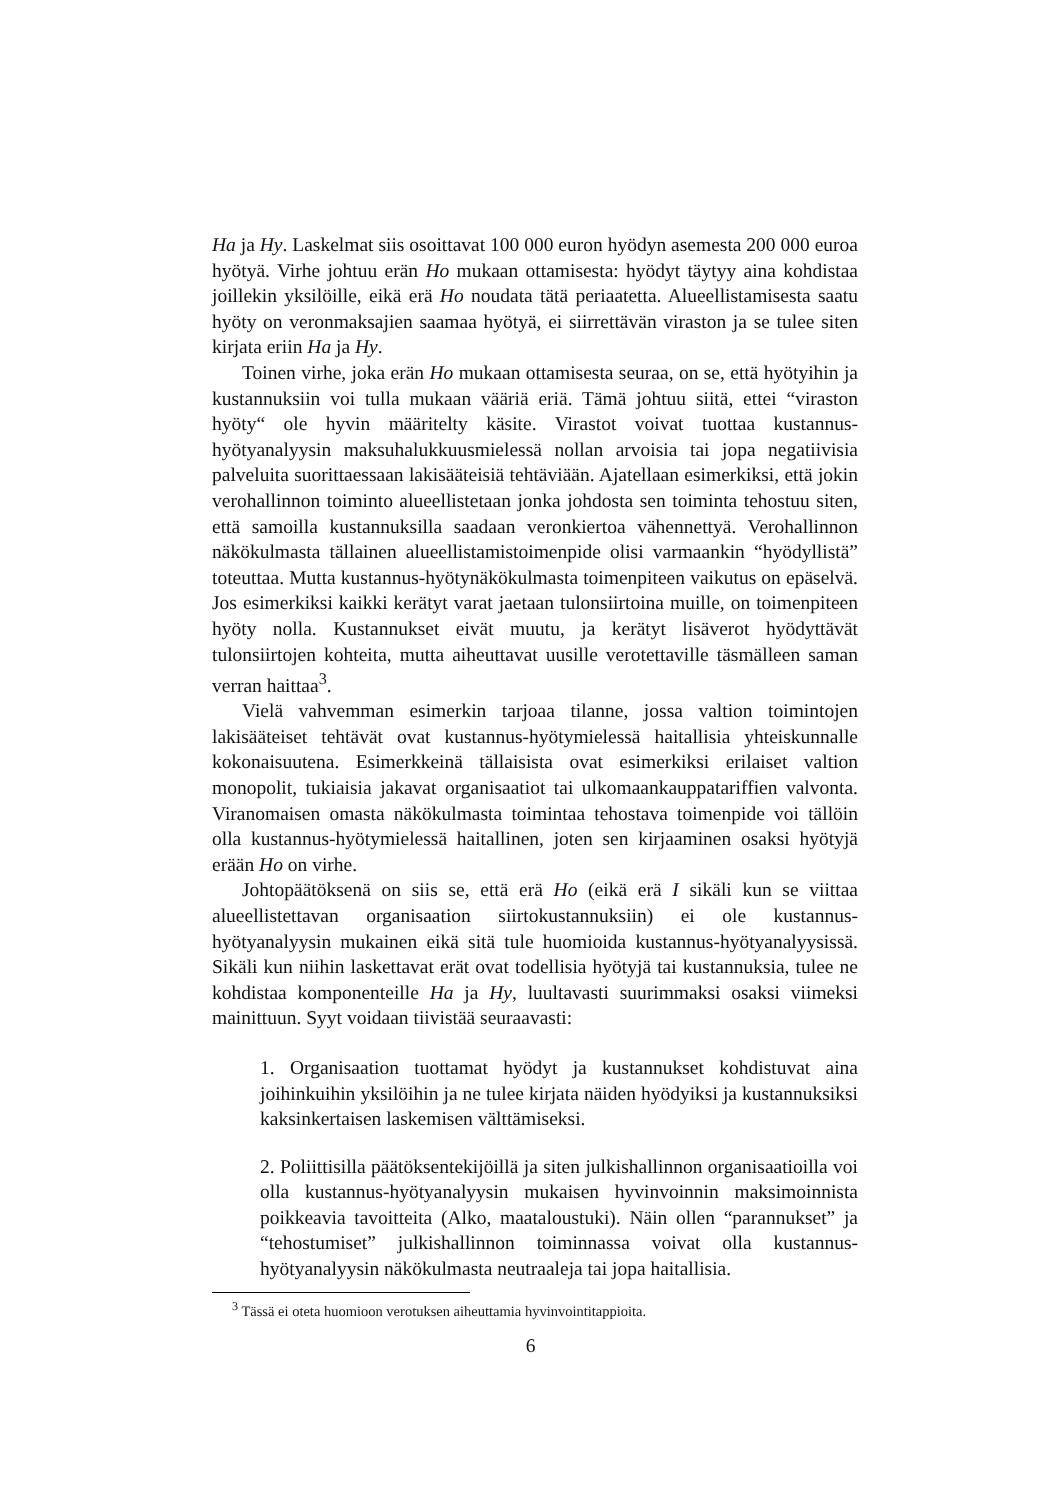Ha ja Hy. Laskelmat siis osoittavat 100 000 euron hyödyn asemesta 200 000 euroa hyötyä. Virhe johtuu erän Ho mukaan ottamisesta: hyödyt täytyy aina kohdistaa joillekin yksilöille, eikä erä Ho noudata tätä periaatetta. Alueellistamisesta saatu hyöty on veronmaksajien saamaa hyötyä, ei siirrettävän viraston ja se tulee siten kirjata eriin Ha ja Hy.
Toinen virhe, joka erän Ho mukaan ottamisesta seuraa, on se, että hyötyihin ja kustannuksiin voi tulla mukaan vääriä eriä. Tämä johtuu siitä, ettei “viraston hyöty“ ole hyvin määritelty käsite. Virastot voivat tuottaa kustannus-hyötyanalyysin maksuhalukkuusmielessä nollan arvoisia tai jopa negatiivisia palveluita suorittaessaan lakisääteisiä tehtäviään. Ajatellaan esimerkiksi, että jokin verohallinnon toiminto alueellistetaan jonka johdosta sen toiminta tehostuu siten, että samoilla kustannuksilla saadaan veronkiertoa vähennettyä. Verohallinnon näkökulmasta tällainen alueellistamistoimenpide olisi varmaankin “hyödyllistä” toteuttaa. Mutta kustannus-hyötynäkökulmasta toimenpiteen vaikutus on epäselvä. Jos esimerkiksi kaikki kerätyt varat jaetaan tulonsiirtoina muille, on toimenpiteen hyöty nolla. Kustannukset eivät muutu, ja kerätyt lisäverot hyödyttävät tulonsiirtojen kohteita, mutta aiheuttavat uusille verotettaville täsmälleen saman verran haittaa<sup>3</sup>.
Vielä vahvemman esimerkin tarjoaa tilanne, jossa valtion toimintojen lakisääteiset tehtävät ovat kustannus-hyötymielessä haitallisia yhteiskunnalle kokonaisuutena. Esimerkkeinä tällaisista ovat esimerkiksi erilaiset valtion monopolit, tukiaisia jakavat organisaatiot tai ulkomaankauppatariffien valvonta. Viranomaisen omasta näkökulmasta toimintaa tehostava toimenpide voi tällöin olla kustannus-hyötymielessä haitallinen, joten sen kirjaaminen osaksi hyötyjä erään Ho on virhe.
Johtopäätöksenä on siis se, että erä Ho (eikä erä I sikäli kun se viittaa alueellistettavan organisaation siirtokustannuksiin) ei ole kustannus-hyötyanalyysin mukainen eikä sitä tule huomioida kustannus-hyötyanalyysissä. Sikäli kun niihin laskettavat erät ovat todellisia hyötyjä tai kustannuksia, tulee ne kohdistaa komponenteille Ha ja Hy, luultavasti suurimmaksi osaksi viimeksi mainittuun. Syyt voidaan tiivistää seuraavasti:
1. Organisaation tuottamat hyödyt ja kustannukset kohdistuvat aina joihinkuihin yksilöihin ja ne tulee kirjata näiden hyödyiksi ja kustannuksiksi kaksinkertaisen laskemisen välttämiseksi.
2. Poliittisilla päätöksentekijöillä ja siten julkishallinnon organisaatioilla voi olla kustannus-hyötyanalyysin mukaisen hyvinvoinnin maksimoinnista poikkeavia tavoitteita (Alko, maataloustuki). Näin ollen “parannukset” ja “tehostumiset” julkishallinnon toiminnassa voivat olla kustannus-hyötyanalyysin näkökulmasta neutraaleja tai jopa haitallisia.
<sup>3</sup> Tässä ei oteta huomioon verotuksen aiheuttamia hyvinvointitappioita.
6